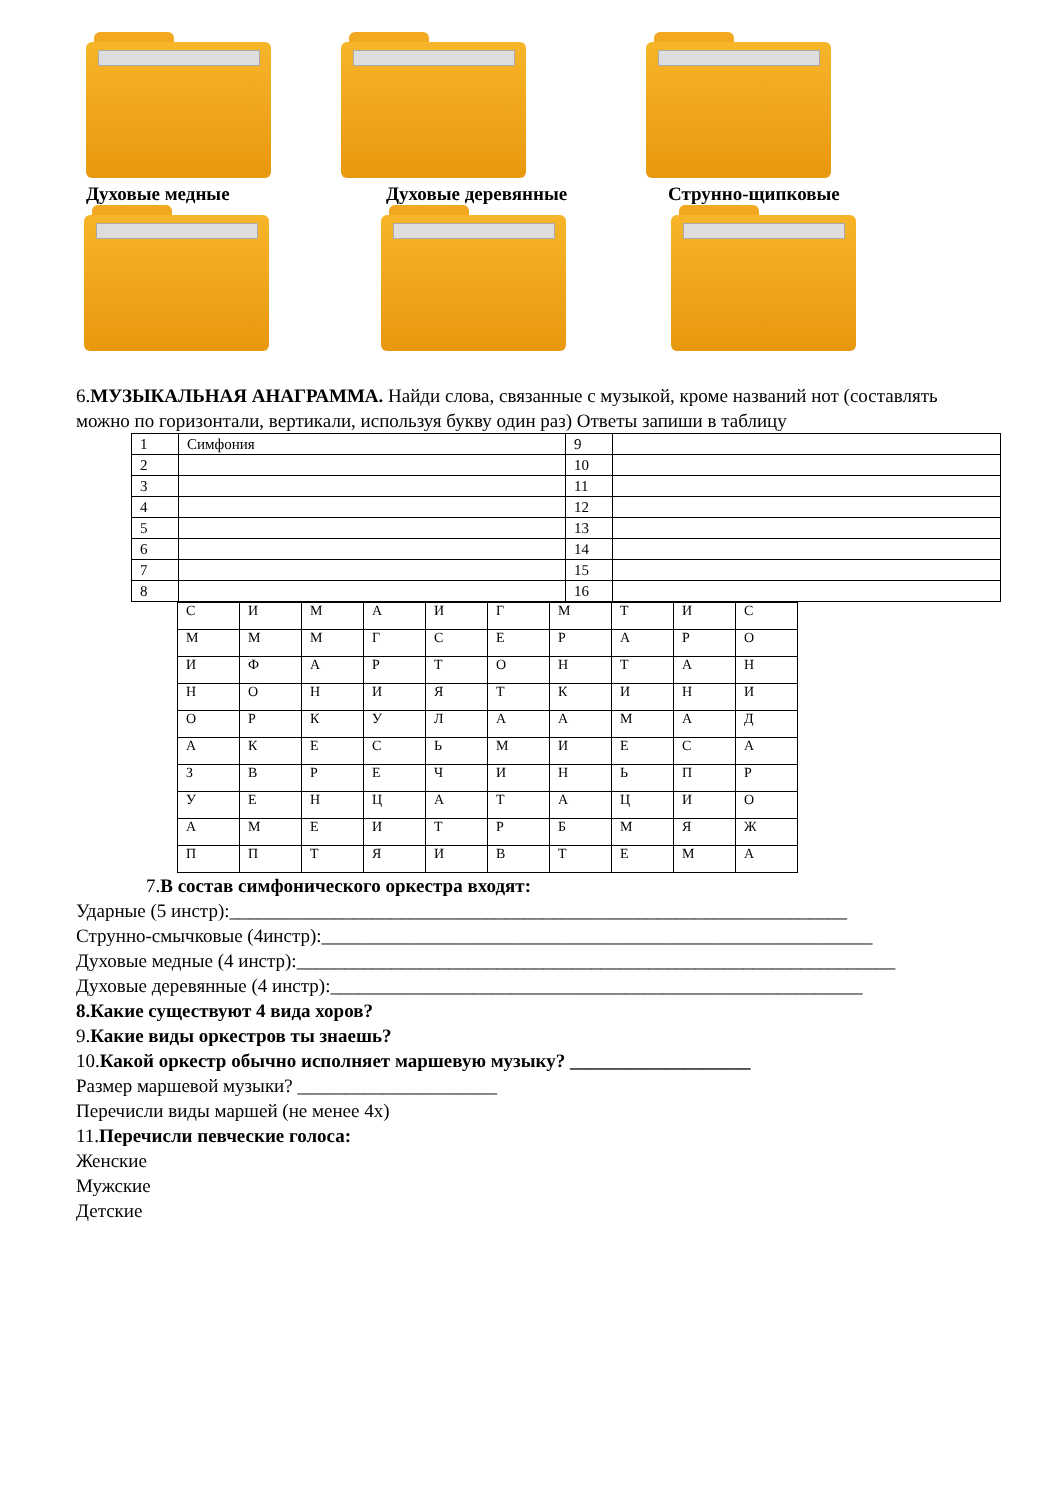Духовые медные Духовые деревянные Струнно-щипковые
6.МУЗЫКАЛЬНАЯ АНАГРАММА. Найди слова, связанные с музыкой, кроме названий нот (составлять можно по горизонтали, вертикали, используя букву один раз) Ответы запиши в таблицу
| 1 | Симфония | 9 | |
| 2 | | 10 | |
| 3 | | 11 | |
| 4 | | 12 | |
| 5 | | 13 | |
| 6 | | 14 | |
| 7 | | 15 | |
| 8 | | 16 | |
| С | И | М | А | И | Г | М | Т | И | С |
| М | М | М | Г | С | Е | Р | А | Р | О |
| И | Ф | А | Р | Т | О | Н | Т | А | Н |
| Н | О | Н | И | Я | Т | К | И | Н | И |
| О | Р | К | У | Л | А | А | М | А | Д |
| А | К | Е | С | Ь | М | И | Е | С | А |
| З | В | Р | Е | Ч | И | Н | Ь | П | Р |
| У | Е | Н | Ц | А | Т | А | Ц | И | О |
| А | М | Е | И | Т | Р | Б | М | Я | Ж |
| П | П | Т | Я | И | В | Т | Е | М | А |
7.В состав симфонического оркестра входят:
Ударные (5 инстр):_________________________________________________________________
Струнно-смычковые (4инстр):__________________________________________________________
Духовые медные (4 инстр):_______________________________________________________________
Духовые деревянные (4 инстр):________________________________________________________
8.Какие существуют 4 вида хоров?
9.Какие виды оркестров ты знаешь?
10.Какой оркестр обычно исполняет маршевую музыку? ___________________
Размер маршевой музыки? _____________________
Перечисли виды маршей (не менее 4х)
11.Перечисли певческие голоса:
Женские
Мужские
Детские